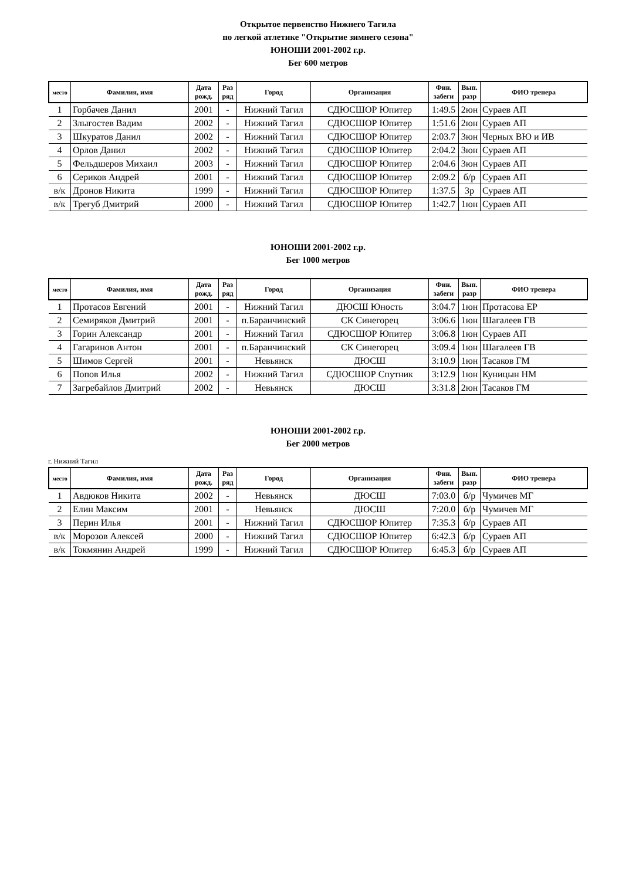Открытое первенство Нижнего Тагила
по легкой атлетике "Открытие зимнего сезона"
ЮНОШИ 2001-2002 г.р.
Бег 600 метров
| место | Фамилия, имя | Дата рожд. | Раз ряд | Город | Организация | Фин. забеги | Вып. разр | ФИО тренера |
| --- | --- | --- | --- | --- | --- | --- | --- | --- |
| 1 | Горбачев Данил | 2001 | - | Нижний Тагил | СДЮСШОР Юпитер | 1:49.5 | 2юн | Сураев АП |
| 2 | Злыгостев Вадим | 2002 | - | Нижний Тагил | СДЮСШОР Юпитер | 1:51.6 | 2юн | Сураев АП |
| 3 | Шкуратов Данил | 2002 | - | Нижний Тагил | СДЮСШОР Юпитер | 2:03.7 | 3юн | Черных ВЮ и ИВ |
| 4 | Орлов Данил | 2002 | - | Нижний Тагил | СДЮСШОР Юпитер | 2:04.2 | 3юн | Сураев АП |
| 5 | Фельдшеров Михаил | 2003 | - | Нижний Тагил | СДЮСШОР Юпитер | 2:04.6 | 3юн | Сураев АП |
| 6 | Сериков Андрей | 2001 | - | Нижний Тагил | СДЮСШОР Юпитер | 2:09.2 | б/р | Сураев АП |
| в/к | Дронов Никита | 1999 | - | Нижний Тагил | СДЮСШОР Юпитер | 1:37.5 | 3р | Сураев АП |
| в/к | Трегуб Дмитрий | 2000 | - | Нижний Тагил | СДЮСШОР Юпитер | 1:42.7 | 1юн | Сураев АП |
ЮНОШИ 2001-2002 г.р.
Бег 1000 метров
| место | Фамилия, имя | Дата рожд. | Раз ряд | Город | Организация | Фин. забеги | Вып. разр | ФИО тренера |
| --- | --- | --- | --- | --- | --- | --- | --- | --- |
| 1 | Протасов Евгений | 2001 | - | Нижний Тагил | ДЮСШ Юность | 3:04.7 | 1юн | Протасова ЕР |
| 2 | Семиряков Дмитрий | 2001 | - | п.Баранчинский | СК Синегорец | 3:06.6 | 1юн | Шагалеев ГВ |
| 3 | Горин Александр | 2001 | - | Нижний Тагил | СДЮСШОР Юпитер | 3:06.8 | 1юн | Сураев АП |
| 4 | Гагаринов Антон | 2001 | - | п.Баранчинский | СК Синегорец | 3:09.4 | 1юн | Шагалеев ГВ |
| 5 | Шимов Сергей | 2001 | - | Невьянск | ДЮСШ | 3:10.9 | 1юн | Тасаков ГМ |
| 6 | Попов Илья | 2002 | - | Нижний Тагил | СДЮСШОР Спутник | 3:12.9 | 1юн | Куницын НМ |
| 7 | Загребайлов Дмитрий | 2002 | - | Невьянск | ДЮСШ | 3:31.8 | 2юн | Тасаков ГМ |
ЮНОШИ 2001-2002 г.р.
Бег 2000 метров
г. Нижний Тагил
| место | Фамилия, имя | Дата рожд. | Раз ряд | Город | Организация | Фин. забеги | Вып. разр | ФИО тренера |
| --- | --- | --- | --- | --- | --- | --- | --- | --- |
| 1 | Авдюков Никита | 2002 | - | Невьянск | ДЮСШ | 7:03.0 | б/р | Чумичев МГ |
| 2 | Елин Максим | 2001 | - | Невьянск | ДЮСШ | 7:20.0 | б/р | Чумичев МГ |
| 3 | Перин Илья | 2001 | - | Нижний Тагил | СДЮСШОР Юпитер | 7:35.3 | б/р | Сураев АП |
| в/к | Морозов Алексей | 2000 | - | Нижний Тагил | СДЮСШОР Юпитер | 6:42.3 | б/р | Сураев АП |
| в/к | Токмянин Андрей | 1999 | - | Нижний Тагил | СДЮСШОР Юпитер | 6:45.3 | б/р | Сураев АП |